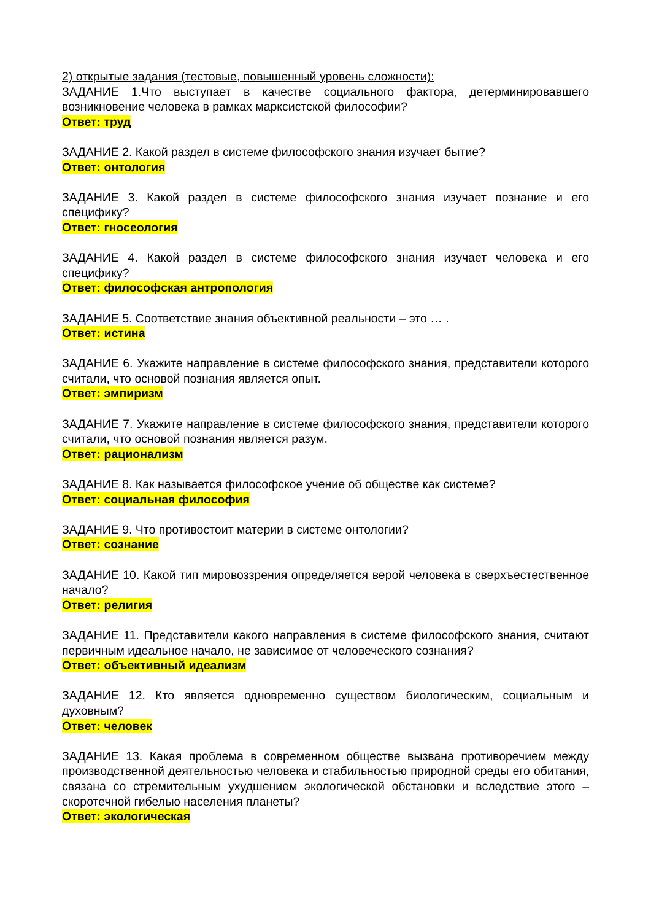2) открытые задания (тестовые, повышенный уровень сложности):
ЗАДАНИЕ 1.Что выступает в качестве социального фактора, детерминировавшего возникновение человека в рамках марксистской философии?
Ответ: труд
ЗАДАНИЕ 2. Какой раздел в системе философского знания изучает бытие?
Ответ: онтология
ЗАДАНИЕ 3. Какой раздел в системе философского знания изучает познание и его специфику?
Ответ: гносеология
ЗАДАНИЕ 4. Какой раздел в системе философского знания изучает человека и его специфику?
Ответ: философская антропология
ЗАДАНИЕ 5. Соответствие знания объективной реальности – это … .
Ответ: истина
ЗАДАНИЕ 6. Укажите направление в системе философского знания, представители которого считали, что основой познания является опыт.
Ответ: эмпиризм
ЗАДАНИЕ 7. Укажите направление в системе философского знания, представители которого считали, что основой познания является разум.
Ответ: рационализм
ЗАДАНИЕ 8. Как называется философское учение об обществе как системе?
Ответ: социальная философия
ЗАДАНИЕ 9. Что противостоит материи в системе онтологии?
Ответ: сознание
ЗАДАНИЕ 10. Какой тип мировоззрения определяется верой человека в сверхъестественное начало?
Ответ: религия
ЗАДАНИЕ 11. Представители какого направления в системе философского знания, считают первичным идеальное начало, не зависимое от человеческого сознания?
Ответ: объективный идеализм
ЗАДАНИЕ 12. Кто является одновременно существом биологическим, социальным и духовным?
Ответ: человек
ЗАДАНИЕ 13. Какая проблема в современном обществе вызвана противоречием между производственной деятельностью человека и стабильностью природной среды его обитания, связана со стремительным ухудшением экологической обстановки и вследствие этого – скоротечной гибелью населения планеты?
Ответ: экологическая